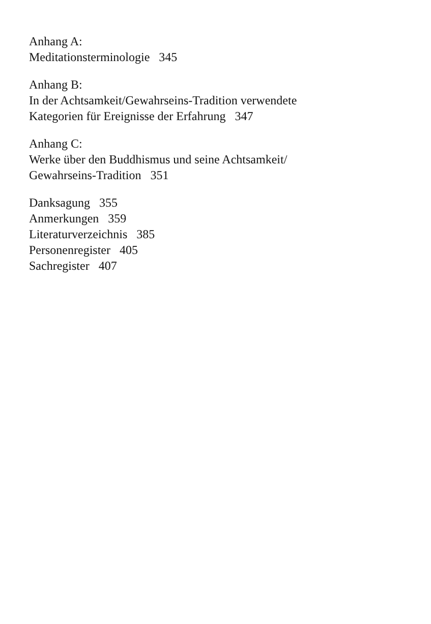Anhang A:
Meditationsterminologie 345
Anhang B:
In der Achtsamkeit/Gewahrseins-Tradition verwendete
Kategorien für Ereignisse der Erfahrung 347
Anhang C:
Werke über den Buddhismus und seine Achtsamkeit/
Gewahrseins-Tradition 351
Danksagung 355
Anmerkungen 359
Literaturverzeichnis 385
Personenregister 405
Sachregister 407